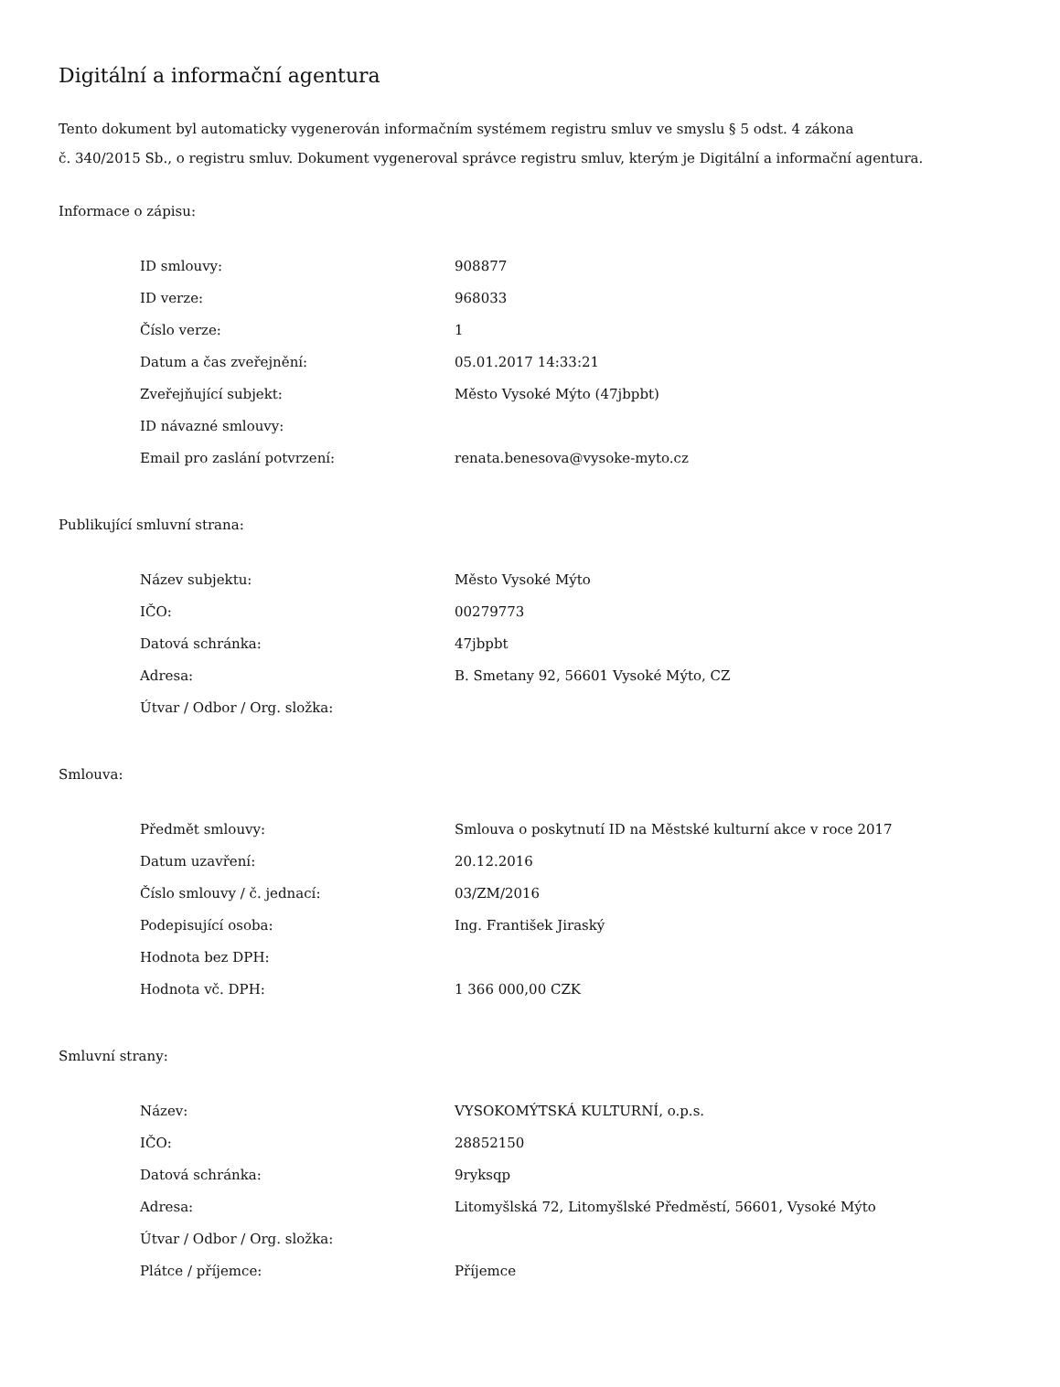Digitální a informační agentura
Tento dokument byl automaticky vygenerován informačním systémem registru smluv ve smyslu § 5 odst. 4 zákona
č. 340/2015 Sb., o registru smluv. Dokument vygeneroval správce registru smluv, kterým je Digitální a informační agentura.
Informace o zápisu:
| ID smlouvy: | 908877 |
| ID verze: | 968033 |
| Číslo verze: | 1 |
| Datum a čas zveřejnění: | 05.01.2017 14:33:21 |
| Zveřejňující subjekt: | Město Vysoké Mýto (47jbpbt) |
| ID návazné smlouvy: | |
| Email pro zaslání potvrzení: | renata.benesova@vysoke-myto.cz |
Publikující smluvní strana:
| Název subjektu: | Město Vysoké Mýto |
| IČO: | 00279773 |
| Datová schránka: | 47jbpbt |
| Adresa: | B. Smetany 92, 56601 Vysoké Mýto, CZ |
| Útvar / Odbor / Org. složka: | |
Smlouva:
| Předmět smlouvy: | Smlouva o poskytnutí ID na Městské kulturní akce v roce 2017 |
| Datum uzavření: | 20.12.2016 |
| Číslo smlouvy / č. jednací: | 03/ZM/2016 |
| Podepisující osoba: | Ing. František Jiraský |
| Hodnota bez DPH: | |
| Hodnota vč. DPH: | 1 366 000,00 CZK |
Smluvní strany:
| Název: | VYSOKOMÝTSKÁ KULTURNÍ, o.p.s. |
| IČO: | 28852150 |
| Datová schránka: | 9ryksqp |
| Adresa: | Litomyšlská 72, Litomyšlské Předměstí, 56601, Vysoké Mýto |
| Útvar / Odbor / Org. složka: | |
| Plátce / příjemce: | Příjemce |